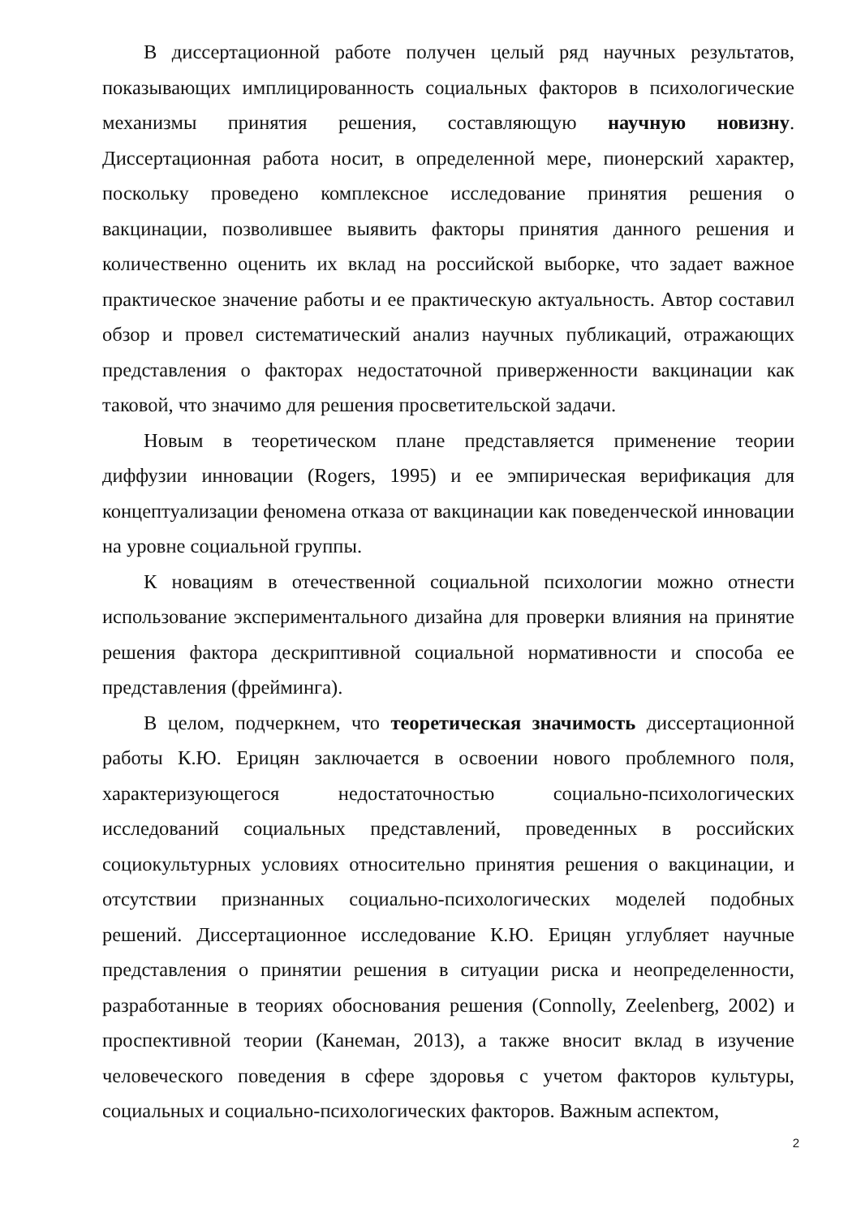В диссертационной работе получен целый ряд научных результатов, показывающих имплицированность социальных факторов в психологические механизмы принятия решения, составляющую научную новизну. Диссертационная работа носит, в определенной мере, пионерский характер, поскольку проведено комплексное исследование принятия решения о вакцинации, позволившее выявить факторы принятия данного решения и количественно оценить их вклад на российской выборке, что задает важное практическое значение работы и ее практическую актуальность. Автор составил обзор и провел систематический анализ научных публикаций, отражающих представления о факторах недостаточной приверженности вакцинации как таковой, что значимо для решения просветительской задачи.
Новым в теоретическом плане представляется применение теории диффузии инновации (Rogers, 1995) и ее эмпирическая верификация для концептуализации феномена отказа от вакцинации как поведенческой инновации на уровне социальной группы.
К новациям в отечественной социальной психологии можно отнести использование экспериментального дизайна для проверки влияния на принятие решения фактора дескриптивной социальной нормативности и способа ее представления (фрейминга).
В целом, подчеркнем, что теоретическая значимость диссертационной работы К.Ю. Ерицян заключается в освоении нового проблемного поля, характеризующегося недостаточностью социально-психологических исследований социальных представлений, проведенных в российских социокультурных условиях относительно принятия решения о вакцинации, и отсутствии признанных социально-психологических моделей подобных решений. Диссертационное исследование К.Ю. Ерицян углубляет научные представления о принятии решения в ситуации риска и неопределенности, разработанные в теориях обоснования решения (Connolly, Zeelenberg, 2002) и проспективной теории (Канеман, 2013), а также вносит вклад в изучение человеческого поведения в сфере здоровья с учетом факторов культуры, социальных и социально-психологических факторов. Важным аспектом,
2